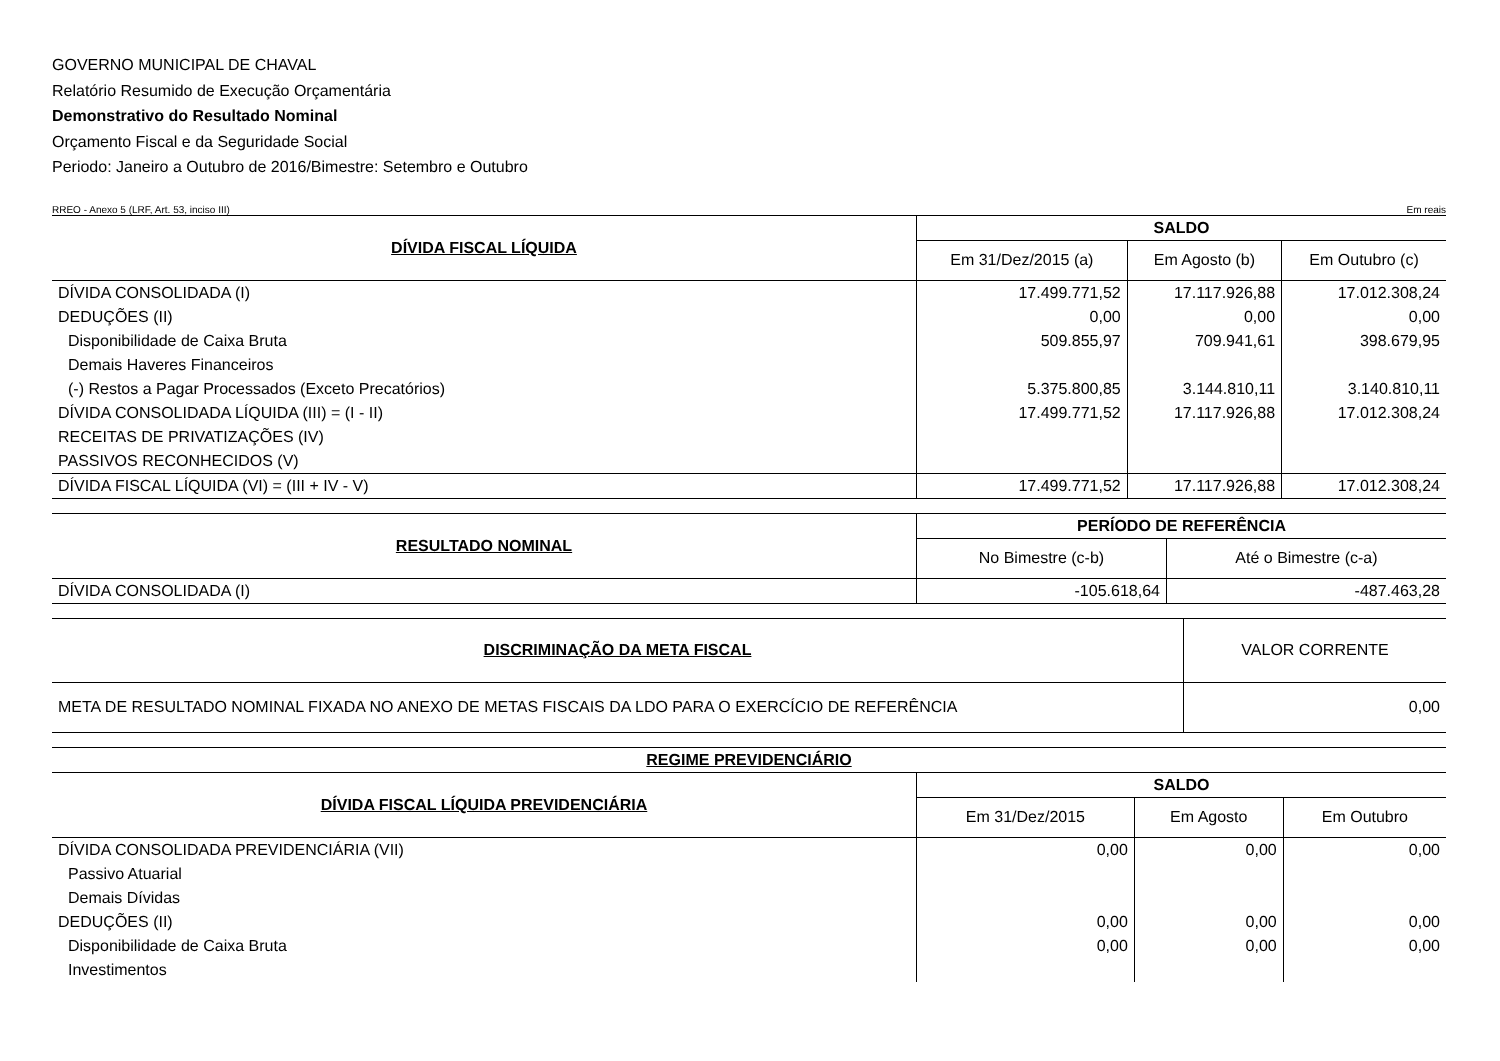GOVERNO MUNICIPAL DE CHAVAL
Relatório Resumido de Execução Orçamentária
Demonstrativo do Resultado Nominal
Orçamento Fiscal e da Seguridade Social
Periodo: Janeiro a Outubro de 2016/Bimestre: Setembro e Outubro
RREO - Anexo 5 (LRF, Art. 53, inciso III) Em reais
| DÍVIDA FISCAL LÍQUIDA | SALDO | | |
| --- | --- | --- | --- |
| | Em 31/Dez/2015 (a) | Em Agosto (b) | Em Outubro (c) |
| DÍVIDA CONSOLIDADA (I) | 17.499.771,52 | 17.117.926,88 | 17.012.308,24 |
| DEDUÇÕES (II) | 0,00 | 0,00 | 0,00 |
| Disponibilidade de Caixa Bruta | 509.855,97 | 709.941,61 | 398.679,95 |
| Demais Haveres Financeiros | | | |
| (-) Restos a Pagar Processados (Exceto Precatórios) | 5.375.800,85 | 3.144.810,11 | 3.140.810,11 |
| DÍVIDA CONSOLIDADA LÍQUIDA (III) = (I - II) | 17.499.771,52 | 17.117.926,88 | 17.012.308,24 |
| RECEITAS DE PRIVATIZAÇÕES (IV) | | | |
| PASSIVOS RECONHECIDOS (V) | | | |
| DÍVIDA FISCAL LÍQUIDA (VI) = (III + IV - V) | 17.499.771,52 | 17.117.926,88 | 17.012.308,24 |
| RESULTADO NOMINAL | PERÍODO DE REFERÊNCIA | |
| --- | --- | --- |
| | No Bimestre (c-b) | Até o Bimestre (c-a) |
| DÍVIDA CONSOLIDADA (I) | -105.618,64 | -487.463,28 |
| DISCRIMINAÇÃO DA META FISCAL | VALOR CORRENTE |
| --- | --- |
| META DE RESULTADO NOMINAL FIXADA NO ANEXO DE METAS FISCAIS DA LDO PARA O EXERCÍCIO DE REFERÊNCIA | 0,00 |
| REGIME PREVIDENCIÁRIO | | | |
| --- | --- | --- | --- |
| DÍVIDA FISCAL LÍQUIDA PREVIDENCIÁRIA | SALDO | | |
| | Em 31/Dez/2015 | Em Agosto | Em Outubro |
| DÍVIDA CONSOLIDADA PREVIDENCIÁRIA (VII) | 0,00 | 0,00 | 0,00 |
| Passivo Atuarial | | | |
| Demais Dívidas | | | |
| DEDUÇÕES (II) | 0,00 | 0,00 | 0,00 |
| Disponibilidade de Caixa Bruta | 0,00 | 0,00 | 0,00 |
| Investimentos | | | |